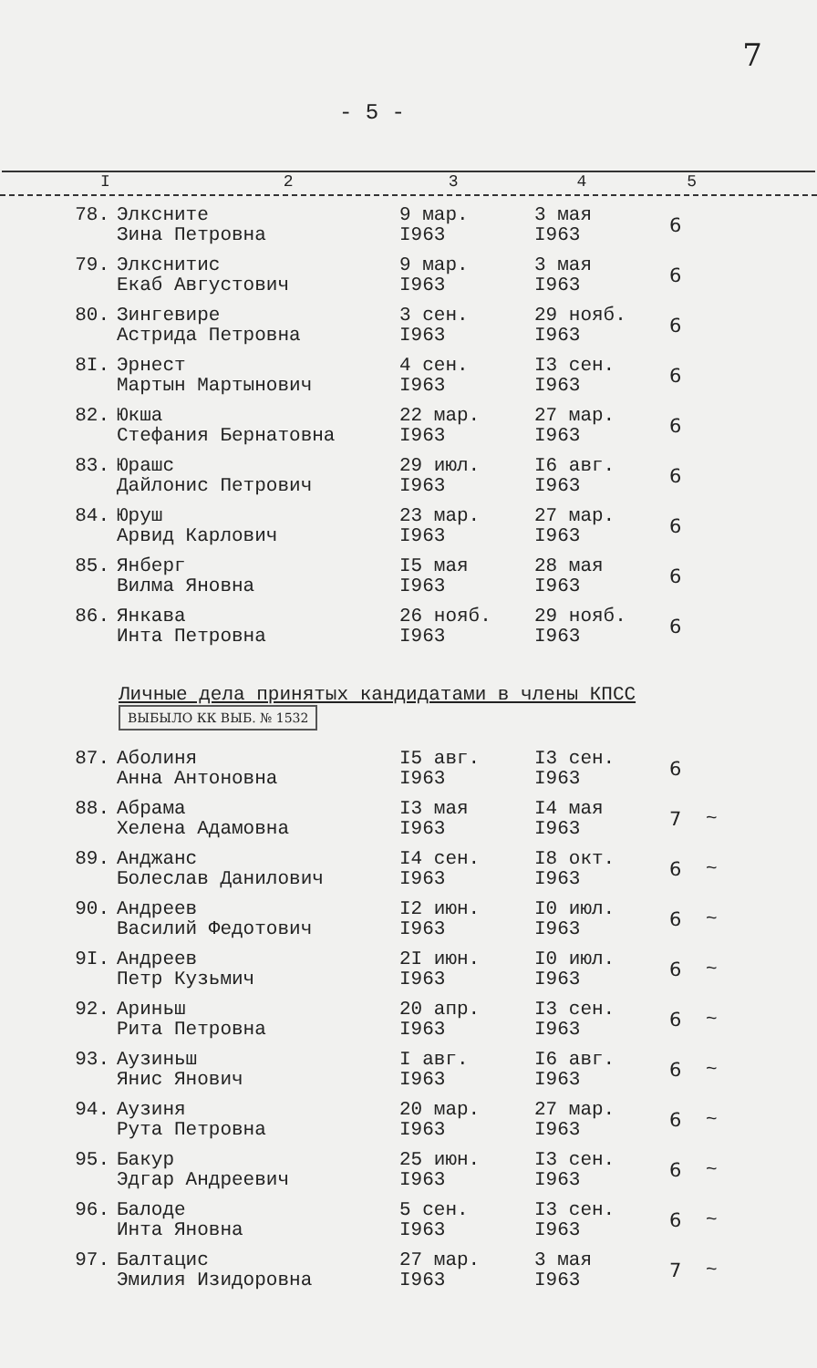7
- 5 -
I 2345
| 78. | Элксните Зина Петровна | 9 мар. I963 | 3 мая I963 | 6 | |
| 79. | Элкснитис Екаб Августович | 9 мар. I963 | 3 мая I963 | 6 | |
| 80. | Зингевире Астрида Петровна | 3 сен. I963 | 29 нояб. I963 | 6 | |
| 8I. | Эрнест Мартын Мартынович | 4 сен. I963 | I3 сен. I963 | 6 | |
| 82. | Юкша Стефания Бернатовна | 22 мар. I963 | 27 мар. I963 | 6 | |
| 83. | Юрашс Дайлонис Петрович | 29 июл. I963 | I6 авг. I963 | 6 | |
| 84. | Юруш Арвид Карлович | 23 мар. I963 | 27 мар. I963 | 6 | |
| 85. | Янберг Вилма Яновна | I5 мая I963 | 28 мая I963 | 6 | |
| 86. | Янкава Инта Петровна | 26 нояб. I963 | 29 нояб. I963 | 6 | |
Личные дела принятых кандидатами в члены КПСС ВЫБЫЛО КК ВЫБ. № 1532
| 87. | Аболиня Анна Антоновна | I5 авг. I963 | I3 сен. I963 | 6 | |
| 88. | Абрама Хелена Адамовна | I3 мая I963 | I4 мая I963 | 7 | ~ |
| 89. | Анджанс Болеслав Данилович | I4 сен. I963 | I8 окт. I963 | 6 | ~ |
| 90. | Андреев Василий Федотович | I2 июн. I963 | I0 июл. I963 | 6 | ~ |
| 9I. | Андреев Петр Кузьмич | 2I июн. I963 | I0 июл. I963 | 6 | ~ |
| 92. | Ариньш Рита Петровна | 20 апр. I963 | I3 сен. I963 | 6 | ~ |
| 93. | Аузиньш Янис Янович | I авг. I963 | I6 авг. I963 | 6 | ~ |
| 94. | Аузиня Рута Петровна | 20 мар. I963 | 27 мар. I963 | 6 | ~ |
| 95. | Бакур Эдгар Андреевич | 25 июн. I963 | I3 сен. I963 | 6 | ~ |
| 96. | Балоде Инта Яновна | 5 сен. I963 | I3 сен. I963 | 6 | ~ |
| 97. | Балтацис Эмилия Изидоровна | 27 мар. I963 | 3 мая I963 | 7 | ~ |